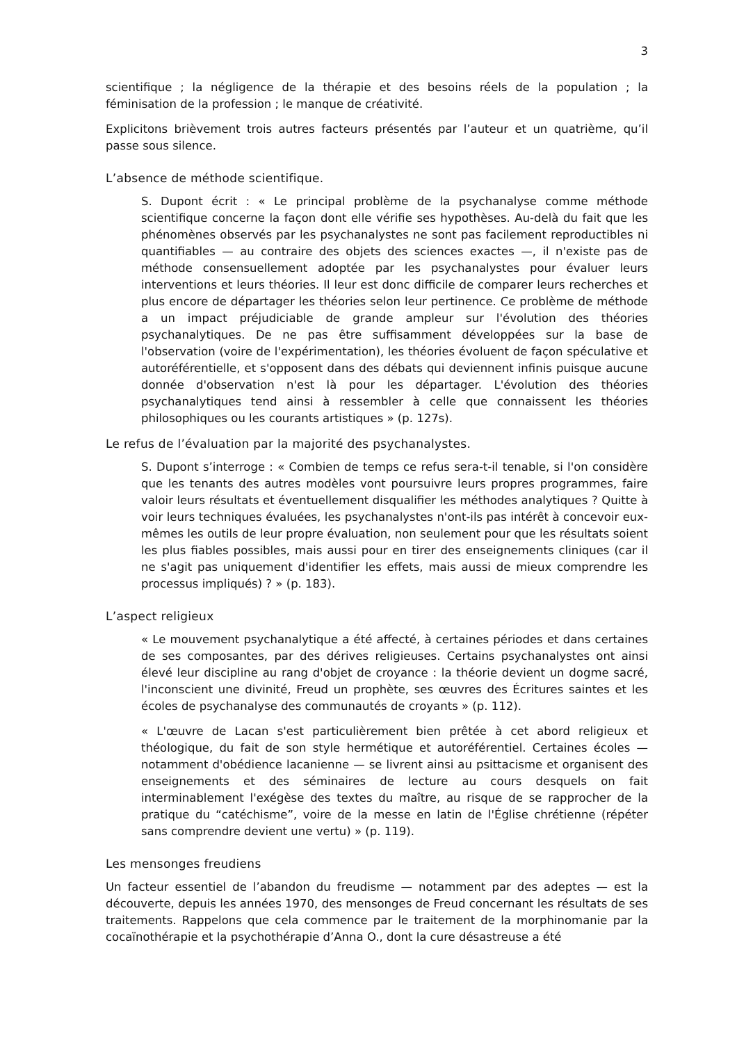3
scientifique ; la négligence de la thérapie et des besoins réels de la population ; la féminisation de la profession ; le manque de créativité.
Explicitons brièvement trois autres facteurs présentés par l’auteur et un quatrième, qu’il passe sous silence.
L’absence de méthode scientifique.
S. Dupont écrit : « Le principal problème de la psychanalyse comme méthode scientifique concerne la façon dont elle vérifie ses hypothèses. Au-delà du fait que les phénomènes observés par les psychanalystes ne sont pas facilement reproductibles ni quantifiables — au contraire des objets des sciences exactes —, il n'existe pas de méthode consensuellement adoptée par les psychanalystes pour évaluer leurs interventions et leurs théories. Il leur est donc difficile de comparer leurs recherches et plus encore de départager les théories selon leur pertinence. Ce problème de méthode a un impact préjudiciable de grande ampleur sur l'évolution des théories psychanalytiques. De ne pas être suffisamment développées sur la base de l'observation (voire de l'expérimentation), les théories évoluent de façon spéculative et autoréférentielle, et s'opposent dans des débats qui deviennent infinis puisque aucune donnée d'observation n'est là pour les départager. L'évolution des théories psychanalytiques tend ainsi à ressembler à celle que connaissent les théories philosophiques ou les courants artistiques » (p. 127s).
Le refus de l’évaluation par la majorité des psychanalystes.
S. Dupont s’interroge : « Combien de temps ce refus sera-t-il tenable, si l'on considère que les tenants des autres modèles vont poursuivre leurs propres programmes, faire valoir leurs résultats et éventuellement disqualifier les méthodes analytiques ? Quitte à voir leurs techniques évaluées, les psychanalystes n'ont-ils pas intérêt à concevoir eux-mêmes les outils de leur propre évaluation, non seulement pour que les résultats soient les plus fiables possibles, mais aussi pour en tirer des enseignements cliniques (car il ne s'agit pas uniquement d'identifier les effets, mais aussi de mieux comprendre les processus impliqués) ? » (p. 183).
L’aspect religieux
« Le mouvement psychanalytique a été affecté, à certaines périodes et dans certaines de ses composantes, par des dérives religieuses. Certains psychanalystes ont ainsi élevé leur discipline au rang d'objet de croyance : la théorie devient un dogme sacré, l'inconscient une divinité, Freud un prophète, ses œuvres des Écritures saintes et les écoles de psychanalyse des communautés de croyants » (p. 112).
« L'œuvre de Lacan s'est particulièrement bien prêtée à cet abord religieux et théologique, du fait de son style hermétique et autoréférentiel. Certaines écoles — notamment d'obédience lacanienne — se livrent ainsi au psittacisme et organisent des enseignements et des séminaires de lecture au cours desquels on fait interminablement l'exégèse des textes du maître, au risque de se rapprocher de la pratique du “catéchisme”, voire de la messe en latin de l'Église chrétienne (répéter sans comprendre devient une vertu) » (p. 119).
Les mensonges freudiens
Un facteur essentiel de l’abandon du freudisme — notamment par des adeptes — est la découverte, depuis les années 1970, des mensonges de Freud concernant les résultats de ses traitements. Rappelons que cela commence par le traitement de la morphinomanie par la cocaïnothérapie et la psychothérapie d’Anna O., dont la cure désastreuse a été